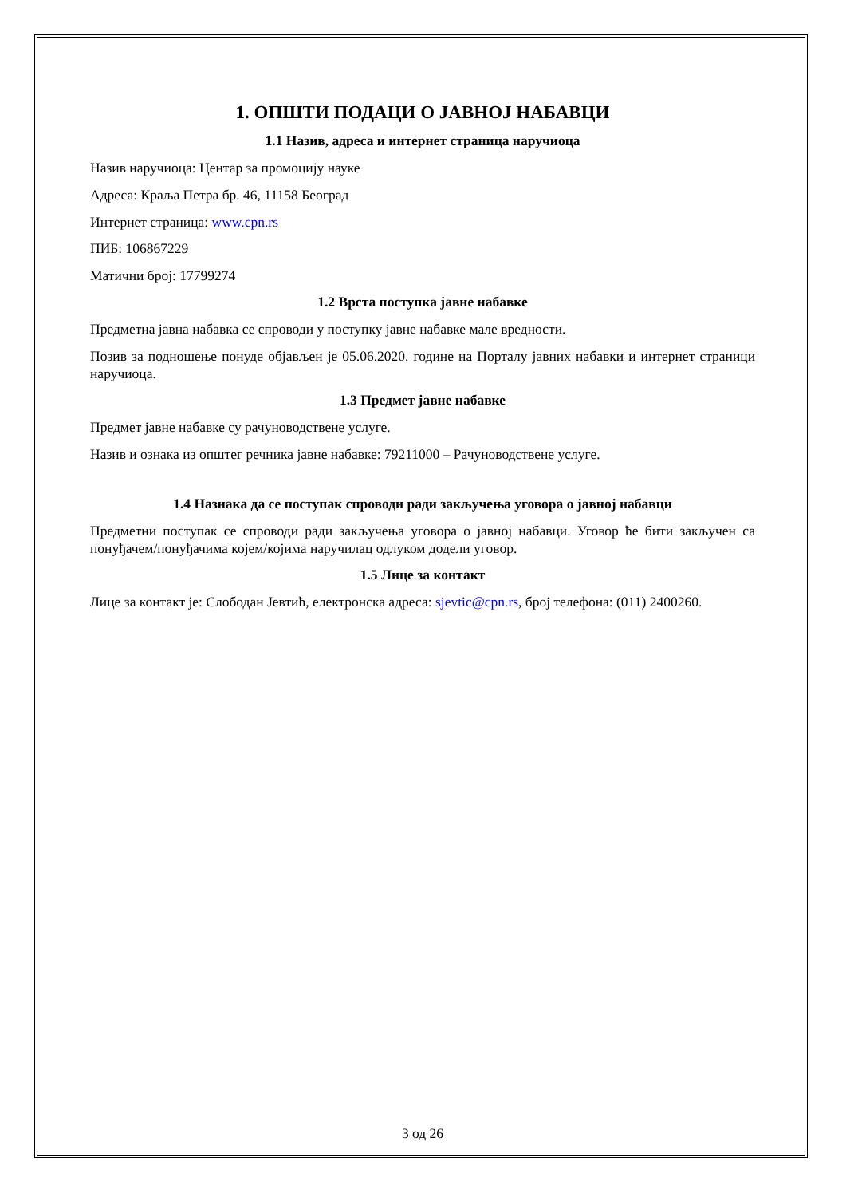1. ОПШТИ ПОДАЦИ О ЈАВНОЈ НАБАВЦИ
1.1 Назив, адреса и интернет страница наручиоца
Назив наручиоца: Центар за промоцију науке
Адреса: Краља Петра бр. 46, 11158 Београд
Интернет страница: www.cpn.rs
ПИБ: 106867229
Матични број: 17799274
1.2 Врста поступка јавне набавке
Предметна јавна набавка се спроводи у поступку јавне набавке мале вредности.
Позив за подношење понуде објављен је 05.06.2020. године на Порталу јавних набавки и интернет страници наручиоца.
1.3 Предмет јавне набавке
Предмет јавне набавке су рачуноводствене услуге.
Назив и ознака из општег речника јавне набавке: 79211000 – Рачуноводствене услуге.
1.4 Назнака да се поступак спроводи ради закључења уговора о јавној набавци
Предметни поступак се спроводи ради закључења уговора о јавној набавци. Уговор ће бити закључен са понуђачем/понуђачима којем/којима наручилац одлуком додели уговор.
1.5 Лице за контакт
Лице за контакт је: Слободан Јевтић, електронска адреса: sjevtic@cpn.rs, број телефона: (011) 2400260.
3 од 26